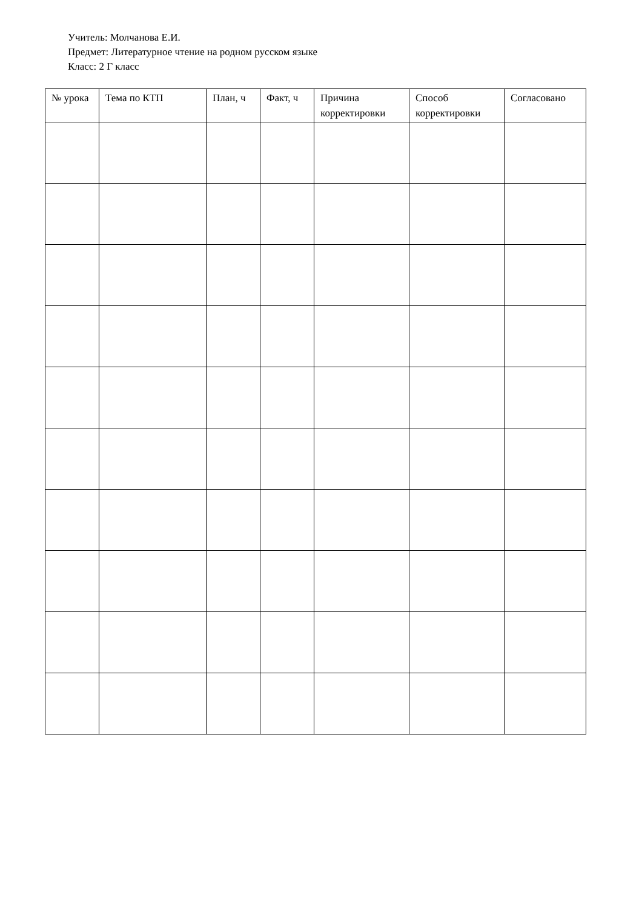Учитель: Молчанова Е.И.
Предмет: Литературное чтение на родном русском языке
Класс: 2 Г класс
| № урока | Тема по КТП | План, ч | Факт, ч | Причина корректировки | Способ корректировки | Согласовано |
| --- | --- | --- | --- | --- | --- | --- |